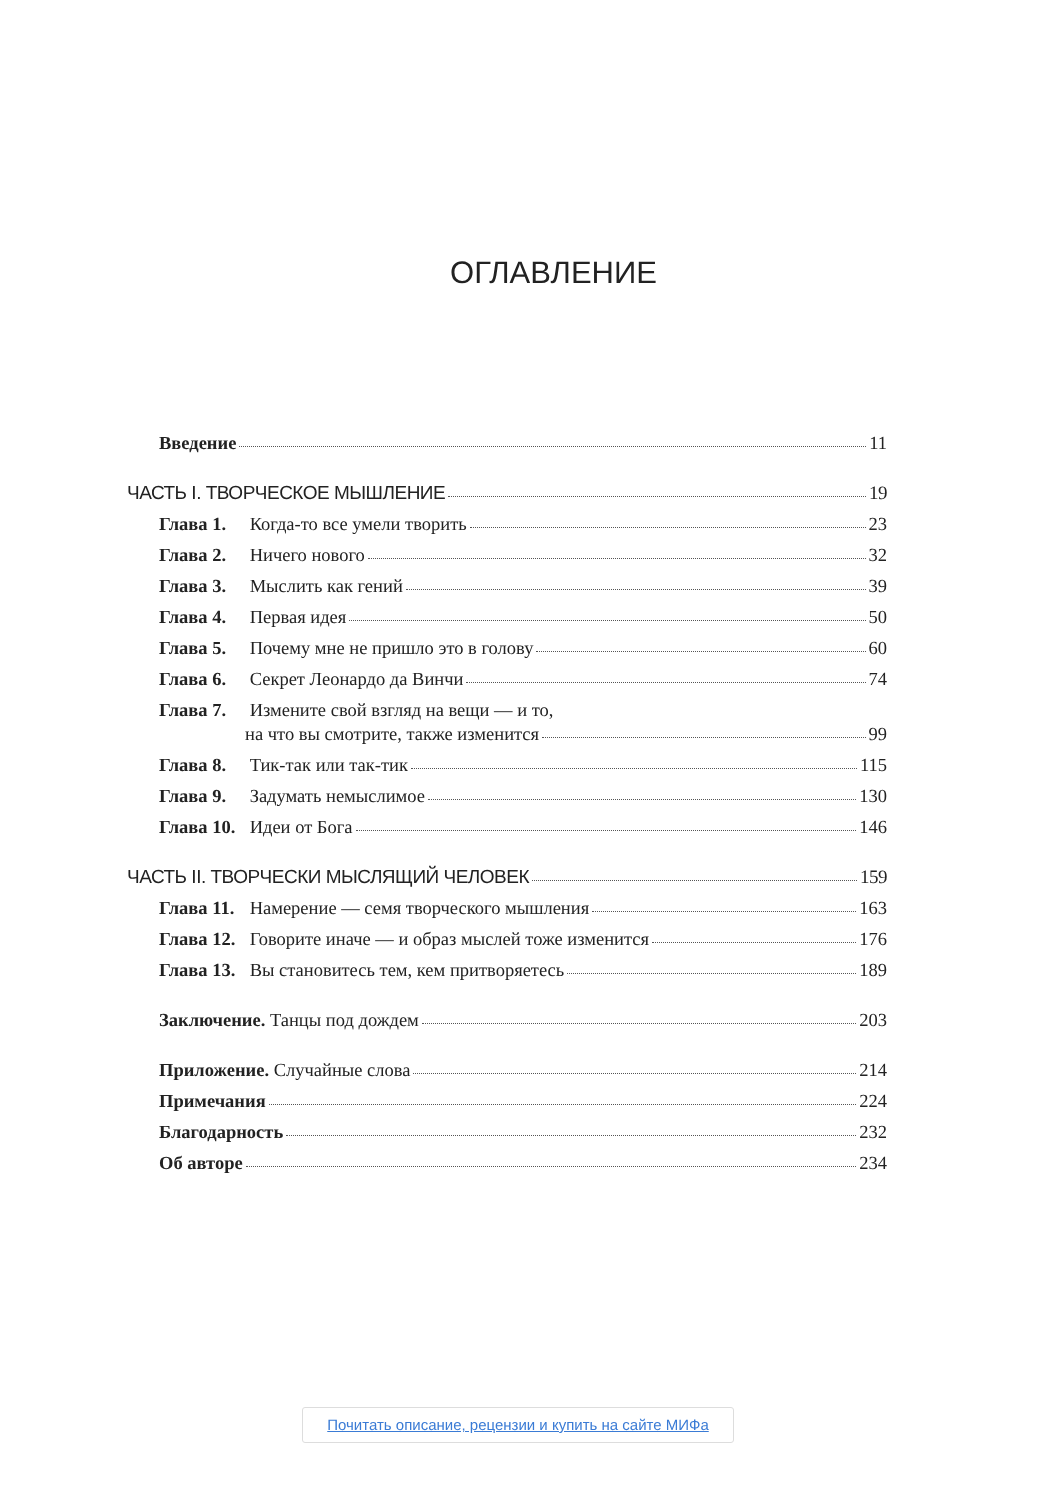ОГЛАВЛЕНИЕ
Введение 11
ЧАСТЬ I. ТВОРЧЕСКОЕ МЫШЛЕНИЕ 19
Глава 1. Когда-то все умели творить 23
Глава 2. Ничего нового 32
Глава 3. Мыслить как гений 39
Глава 4. Первая идея 50
Глава 5. Почему мне не пришло это в голову 60
Глава 6. Секрет Леонардо да Винчи 74
Глава 7. Измените свой взгляд на вещи — и то,
на что вы смотрите, также изменится 99
Глава 8. Тик-так или так-тик 115
Глава 9. Задумать немыслимое 130
Глава 10. Идеи от Бога 146
ЧАСТЬ II. ТВОРЧЕСКИ МЫСЛЯЩИЙ ЧЕЛОВЕК 159
Глава 11. Намерение — семя творческого мышления 163
Глава 12. Говорите иначе — и образ мыслей тоже изменится 176
Глава 13. Вы становитесь тем, кем притворяетесь 189
Заключение. Танцы под дождем 203
Приложение. Случайные слова 214
Примечания 224
Благодарность 232
Об авторе 234
Почитать описание, рецензии и купить на сайте МИФа